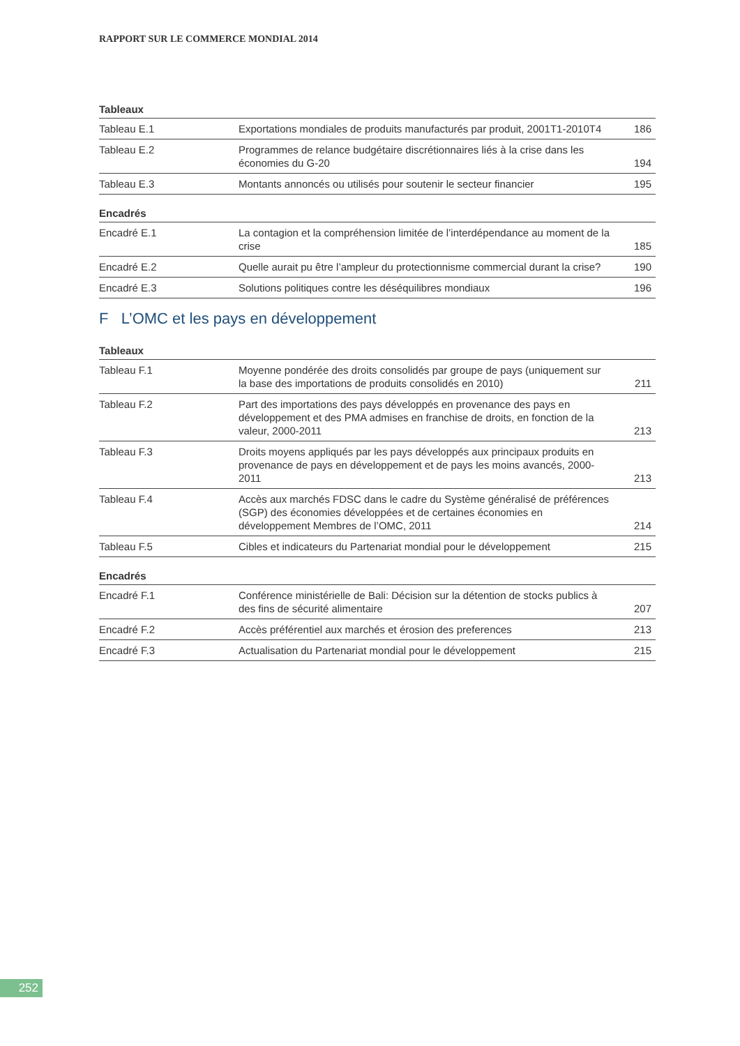RAPPORT SUR LE COMMERCE MONDIAL 2014
Tableaux
| Tableau E.1 | Exportations mondiales de produits manufacturés par produit, 2001T1-2010T4 | 186 |
| Tableau E.2 | Programmes de relance budgétaire discrétionnaires liés à la crise dans les économies du G-20 | 194 |
| Tableau E.3 | Montants annoncés ou utilisés pour soutenir le secteur financier | 195 |
Encadrés
| Encadré E.1 | La contagion et la compréhension limitée de l’interdépendance au moment de la crise | 185 |
| Encadré E.2 | Quelle aurait pu être l’ampleur du protectionnisme commercial durant la crise? | 190 |
| Encadré E.3 | Solutions politiques contre les déséquilibres mondiaux | 196 |
F L’OMC et les pays en développement
Tableaux
| Tableau F.1 | Moyenne pondérée des droits consolidés par groupe de pays (uniquement sur la base des importations de produits consolidés en 2010) | 211 |
| Tableau F.2 | Part des importations des pays développés en provenance des pays en développement et des PMA admises en franchise de droits, en fonction de la valeur, 2000-2011 | 213 |
| Tableau F.3 | Droits moyens appliqués par les pays développés aux principaux produits en provenance de pays en développement et de pays les moins avancés, 2000-2011 | 213 |
| Tableau F.4 | Accès aux marchés FDSC dans le cadre du Système généralisé de préférences (SGP) des économies développées et de certaines économies en développement Membres de l’OMC, 2011 | 214 |
| Tableau F.5 | Cibles et indicateurs du Partenariat mondial pour le développement | 215 |
Encadrés
| Encadré F.1 | Conférence ministérielle de Bali: Décision sur la détention de stocks publics à des fins de sécurité alimentaire | 207 |
| Encadré F.2 | Accès préférentiel aux marchés et érosion des preferences | 213 |
| Encadré F.3 | Actualisation du Partenariat mondial pour le développement | 215 |
252